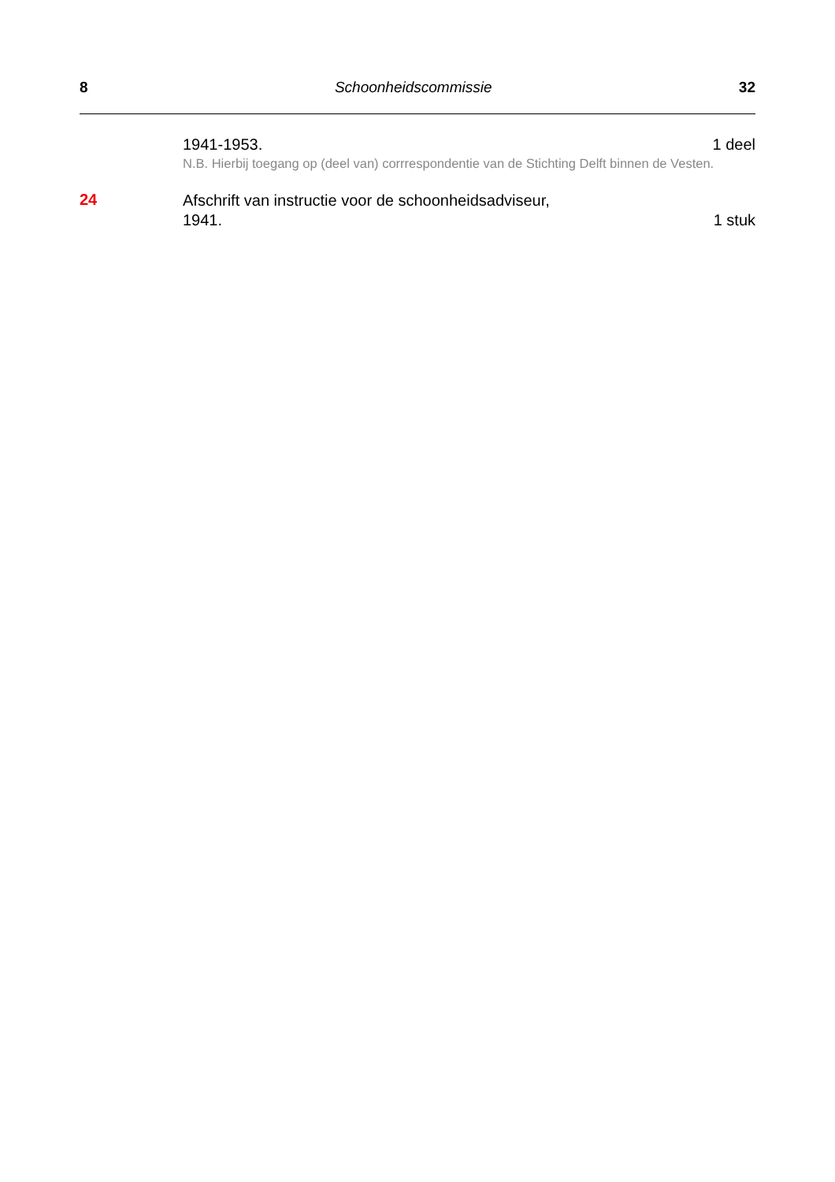8 Schoonheidscommissie 32
1941-1953. 1 deel
N.B. Hierbij toegang op (deel van) corrrespondentie van de Stichting Delft binnen de Vesten.
24
Afschrift van instructie voor de schoonheidsadviseur,
1941. 1 stuk